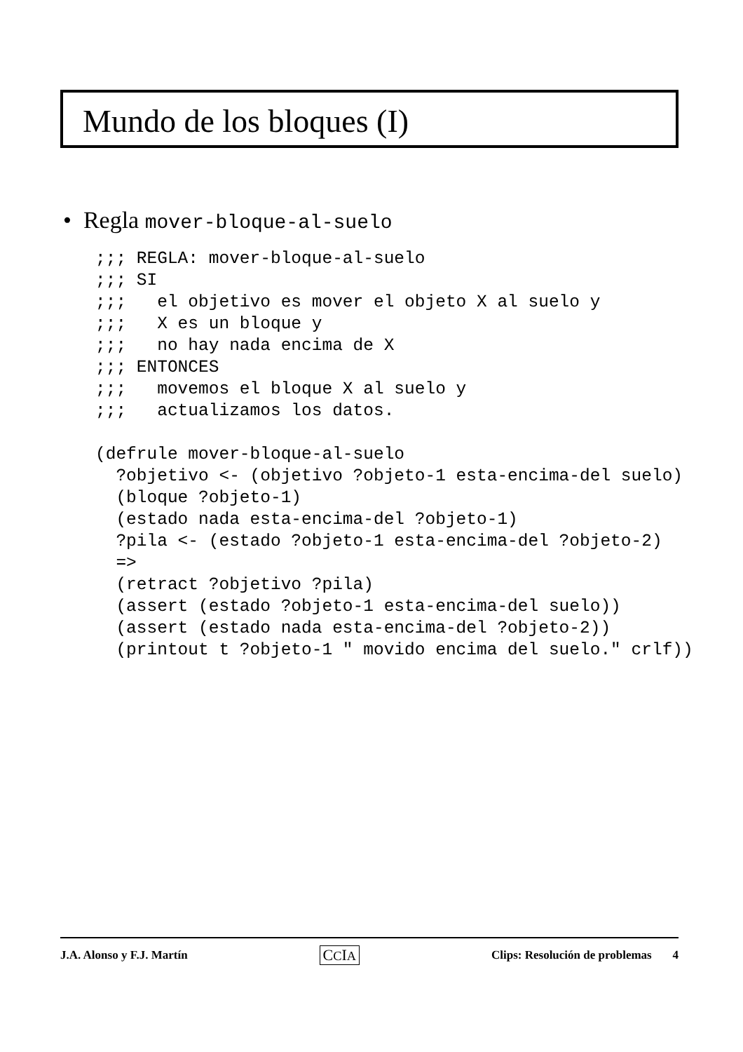Mundo de los bloques (I)
• Regla mover-bloque-al-suelo
;;; REGLA: mover-bloque-al-suelo
;;; SI
;;;   el objetivo es mover el objeto X al suelo y
;;;   X es un bloque y
;;;   no hay nada encima de X
;;; ENTONCES
;;;   movemos el bloque X al suelo y
;;;   actualizamos los datos.

(defrule mover-bloque-al-suelo
  ?objetivo <- (objetivo ?objeto-1 esta-encima-del suelo)
  (bloque ?objeto-1)
  (estado nada esta-encima-del ?objeto-1)
  ?pila <- (estado ?objeto-1 esta-encima-del ?objeto-2)
  =>
  (retract ?objetivo ?pila)
  (assert (estado ?objeto-1 esta-encima-del suelo))
  (assert (estado nada esta-encima-del ?objeto-2))
  (printout t ?objeto-1 " movido encima del suelo." crlf))
J.A. Alonso y F.J. Martín CCIA Clips: Resolución de problemas 4